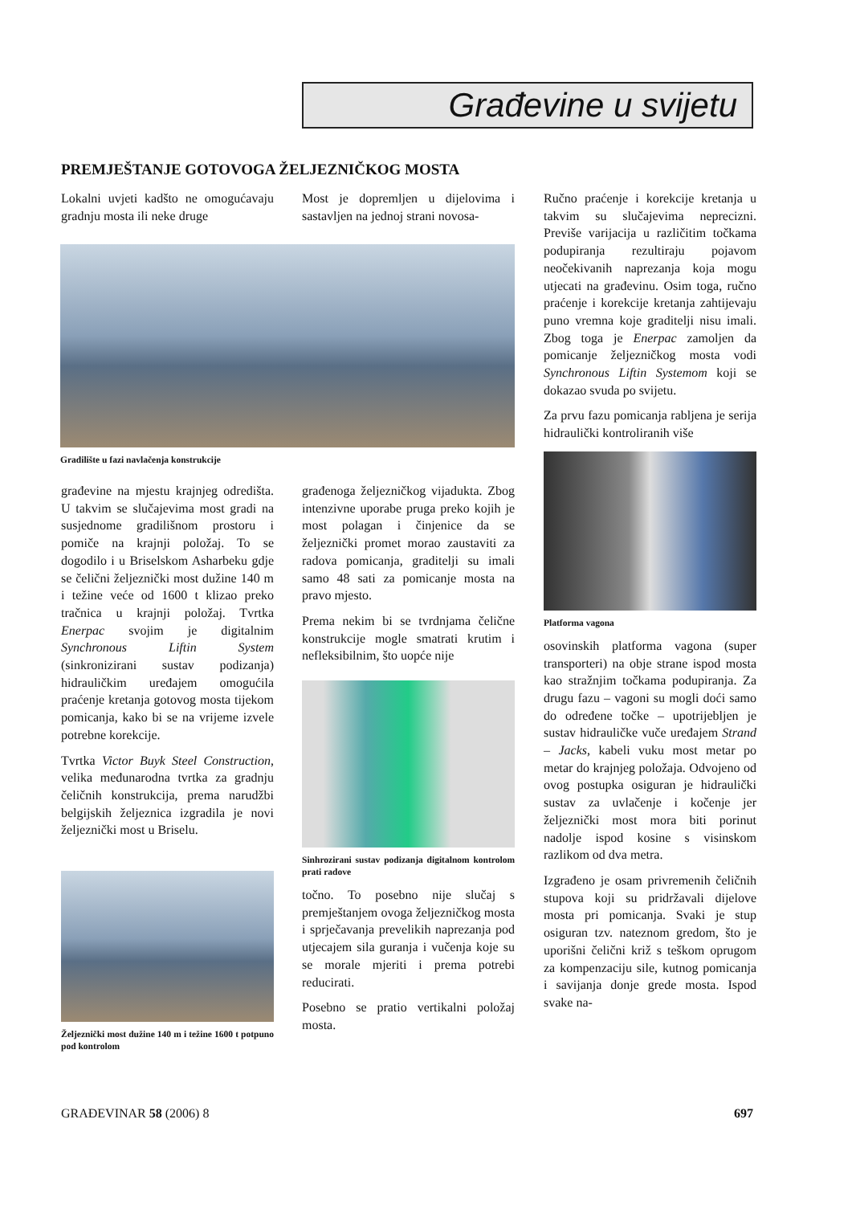Građevine u svijetu
PREMJEŠTANJE GOTOVOGA ŽELJEZNIČKOG MOSTA
Lokalni uvjeti kadšto ne omogućavaju gradnju mosta ili neke druge
Most je dopremljen u dijelovima i sastavljen na jednoj strani novosa-
Gradilište u fazi navlačenja konstrukcije
građevine na mjestu krajnjeg odredišta. U takvim se slučajevima most gradi na susjednome gradilišnom prostoru i pomiče na krajnji položaj. To se dogodilo i u Briselskom Asharbeku gdje se čelični željeznički most dužine 140 m i težine veće od 1600 t klizao preko tračnica u krajnji položaj. Tvrtka Enerpac svojim je digitalnim Synchronous Liftin System (sinkronizirani sustav podizanja) hidrauličkim uređajem omogućila praćenje kretanja gotovog mosta tijekom pomicanja, kako bi se na vrijeme izvele potrebne korekcije.
Tvrtka Victor Buyk Steel Construction, velika međunarodna tvrtka za gradnju čeličnih konstrukcija, prema narudžbi belgijskih željeznica izgradila je novi željeznički most u Briselu.
Željeznički most dužine 140 m i težine 1600 t potpuno pod kontrolom
građenoga željezničkog vijadukta. Zbog intenzivne uporabe pruga preko kojih je most polagan i činjenice da se željeznički promet morao zaustaviti za radova pomicanja, graditelji su imali samo 48 sati za pomicanje mosta na pravo mjesto.
Prema nekim bi se tvrdnjama čelične konstrukcije mogle smatrati krutim i nefleksibilnim, što uopće nije
Sinhrozirani sustav podizanja digitalnom kontrolom prati radove
točno. To posebno nije slučaj s premještanjem ovoga željezničkog mosta i sprječavanja prevelikih naprezanja pod utjecajem sila guranja i vučenja koje su se morale mjeriti i prema potrebi reducirati.
Posebno se pratio vertikalni položaj mosta.
Ručno praćenje i korekcije kretanja u takvim su slučajevima neprecizni. Previše varijacija u različitim točkama podupiranja rezultiraju pojavom neočekivanih naprezanja koja mogu utjecati na građevinu. Osim toga, ručno praćenje i korekcije kretanja zahtijevaju puno vremna koje graditelji nisu imali. Zbog toga je Enerpac zamoljen da pomicanje željezničkog mosta vodi Synchronous Liftin Systemom koji se dokazao svuda po svijetu.
Za prvu fazu pomicanja rabljena je serija hidraulički kontroliranih više
Platforma vagona
osovinskih platforma vagona (super transporteri) na obje strane ispod mosta kao stražnjim točkama podupiranja. Za drugu fazu – vagoni su mogli doći samo do određene točke – upotrijebljen je sustav hidrauličke vuče uređajem Strand – Jacks, kabeli vuku most metar po metar do krajnjeg položaja. Odvojeno od ovog postupka osiguran je hidraulički sustav za uvlačenje i kočenje jer željeznički most mora biti porinut nadolje ispod kosine s visinskom razlikom od dva metra.
Izgrađeno je osam privremenih čeličnih stupova koji su pridržavali dijelove mosta pri pomicanja. Svaki je stup osiguran tzv. nateznom gredom, što je uporišni čelični križ s teškom oprugom za kompenzaciju sile, kutnog pomicanja i savijanja donje grede mosta. Ispod svake na-
GRAĐEVINAR 58 (2006) 8 697